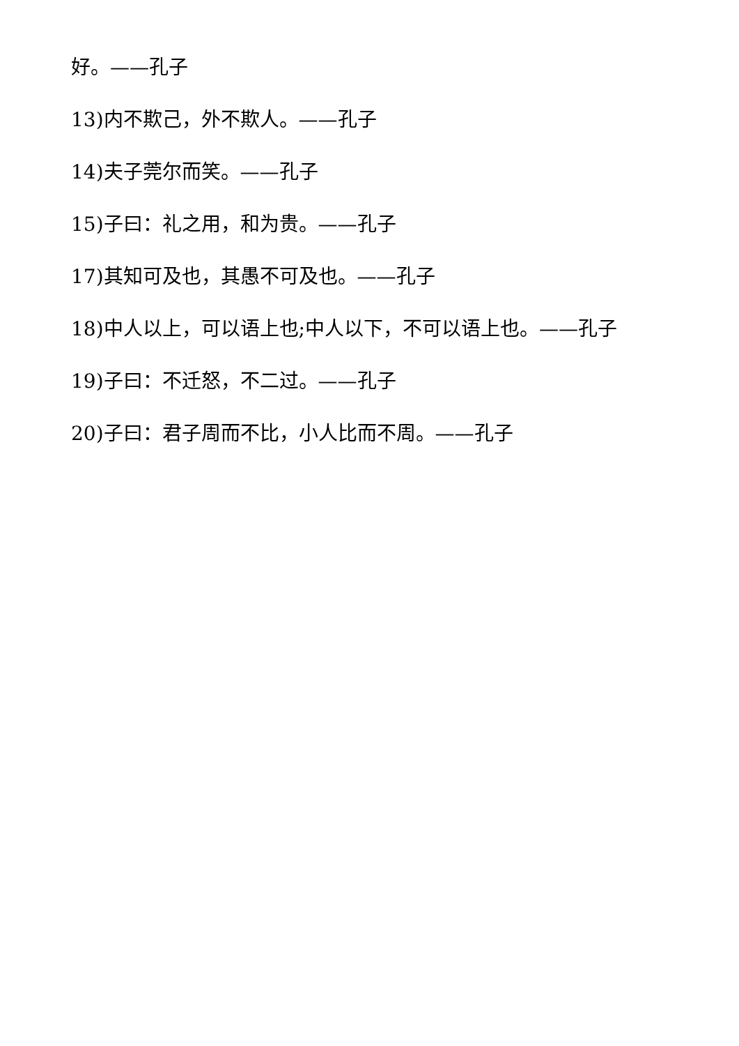好。——孔子
13)内不欺己，外不欺人。——孔子
14)夫子莞尔而笑。——孔子
15)子曰：礼之用，和为贵。——孔子
17)其知可及也，其愚不可及也。——孔子
18)中人以上，可以语上也;中人以下，不可以语上也。——孔子
19)子曰：不迁怒，不二过。——孔子
20)子曰：君子周而不比，小人比而不周。——孔子